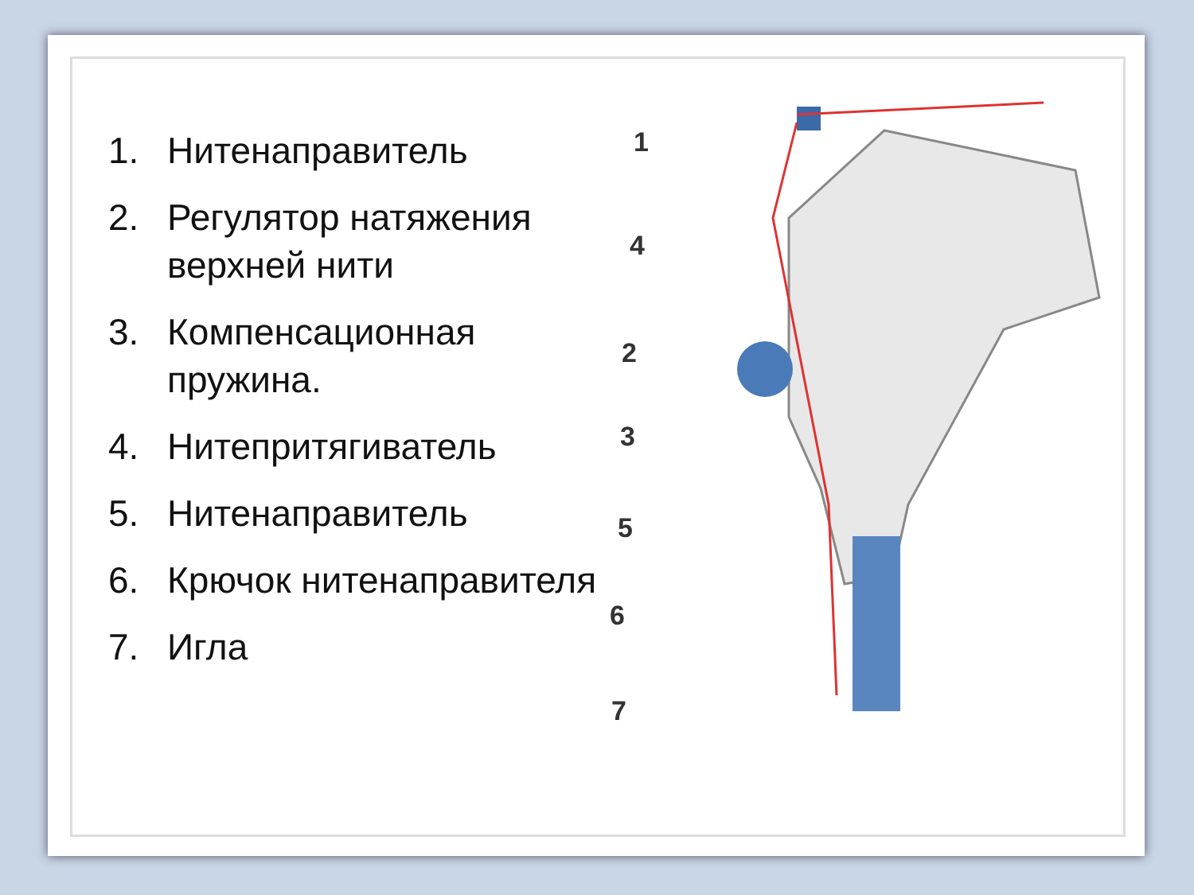1. Нитенаправитель
2. Регулятор натяжения верхней нити
3. Компенсационная пружина.
4. Нитепритягиватель
5. Нитенаправитель
6. Крючок нитенаправителя
7. Игла
1
4
2
3
5
6
7